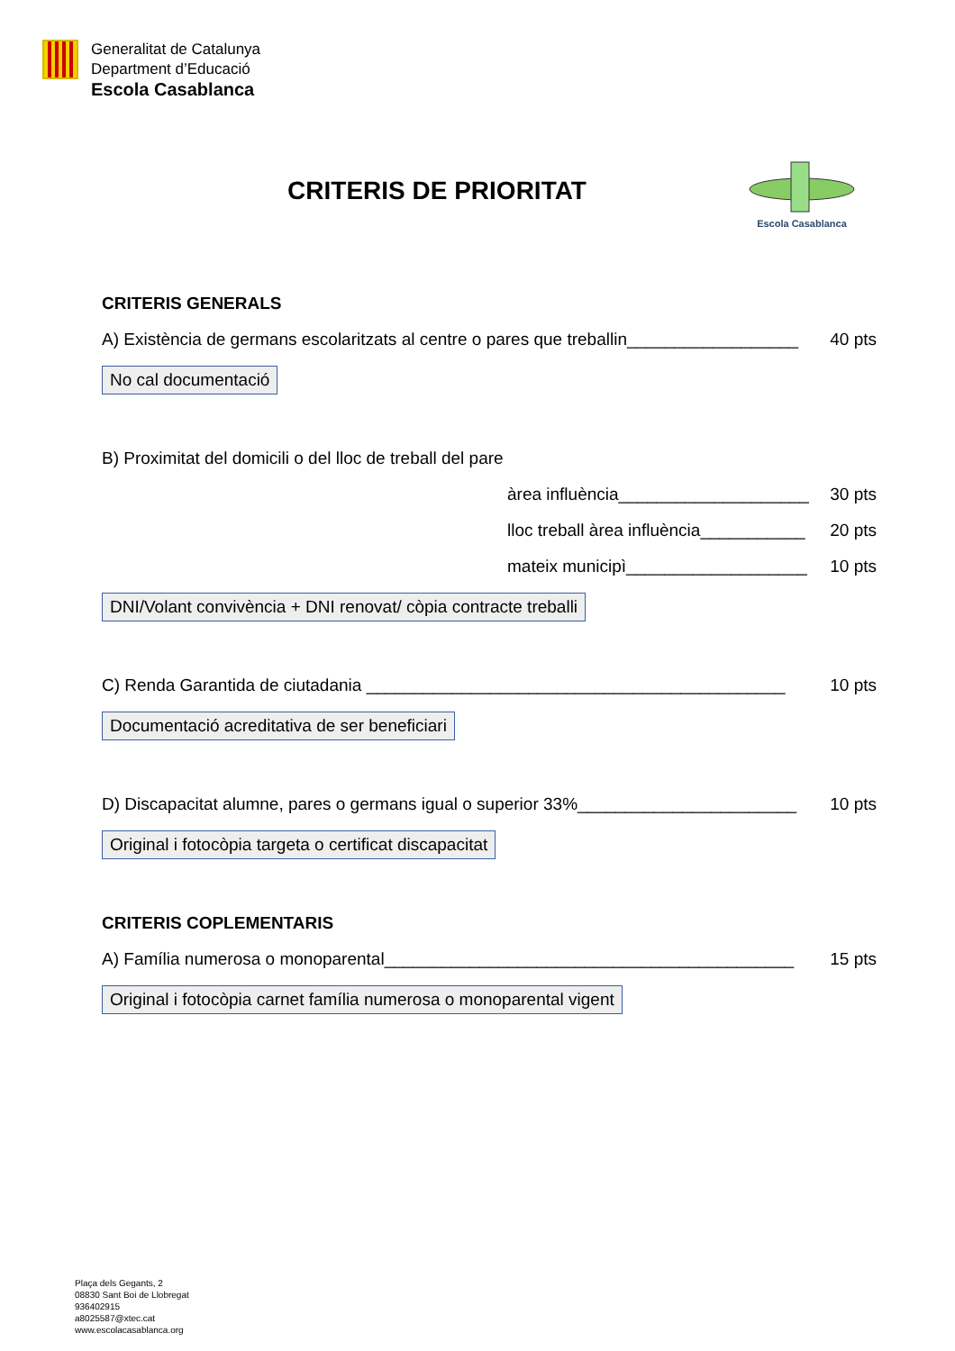Generalitat de Catalunya
Department d’Educació
Escola Casablanca
CRITERIS DE PRIORITAT
Escola Casablanca
CRITERIS GENERALS
A) Existència de germans escolaritzats al centre o pares que treballin__________________ 40 pts
No cal documentació
B) Proximitat del domicili o del lloc de treball del pare
àrea influència____________________ 30 pts
lloc treball àrea influència___________ 20 pts
mateix municipì___________________ 10 pts
DNI/Volant convivència + DNI renovat/ còpia contracte treballi
C) Renda Garantida de ciutadania ____________________________________________ 10 pts
Documentació acreditativa de ser beneficiari
D) Discapacitat alumne, pares o germans igual o superior 33%_______________________ 10 pts
Original i fotocòpia targeta o certificat discapacitat
CRITERIS COPLEMENTARIS
A) Família numerosa o monoparental___________________________________________ 15 pts
Original i fotocòpia carnet família numerosa o monoparental vigent
Plaça dels Gegants, 2
08830 Sant Boi de Llobregat
936402915
a8025587@xtec.cat
www.escolacasablanca.org